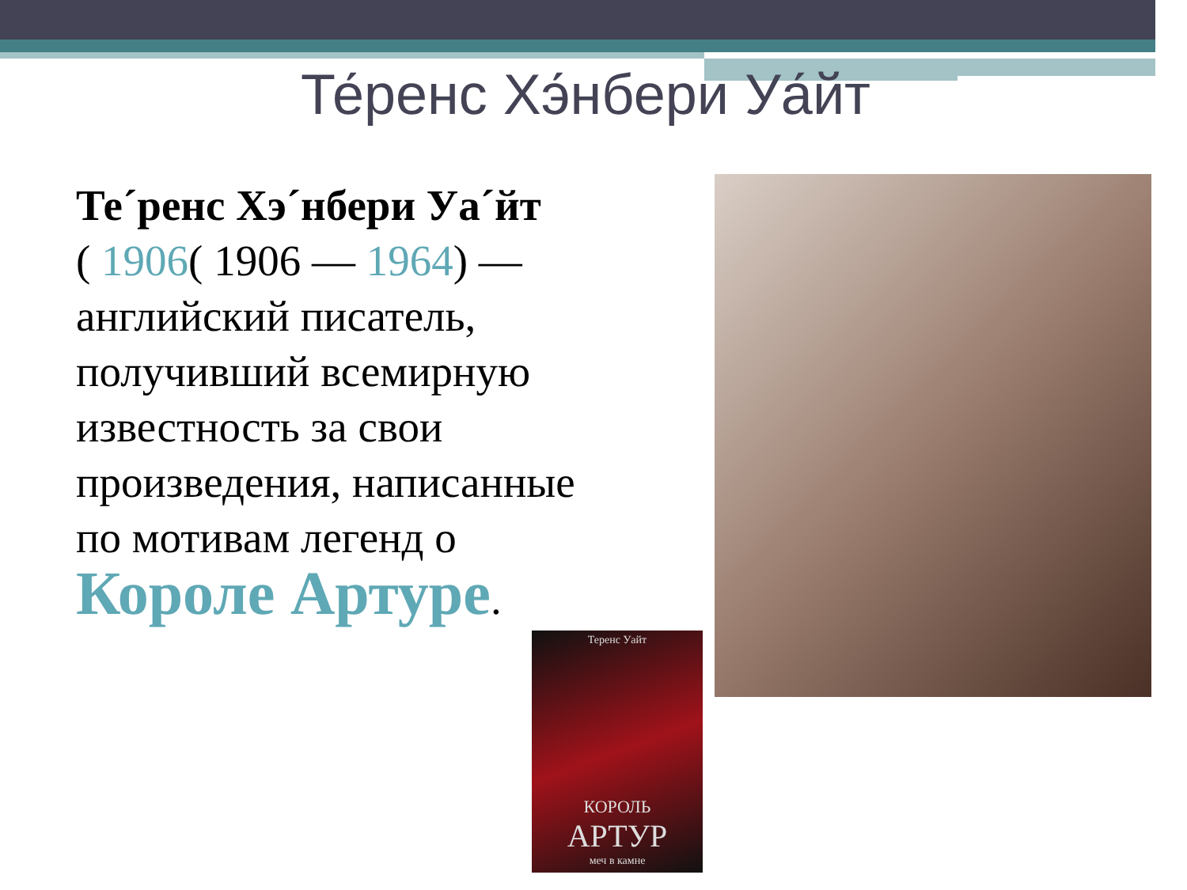Те́ренс Хэ́нбери Уа́йт
Те´ренс Хэ´нбери Уа´йт
( 1906( 1906 — 1964) — английский писатель, получивший всемирную известность за свои произведения, написанные по мотивам легенд о Короле Артуре.
Теренс Уайт
КОРОЛЬ
АРТУР
меч в камне